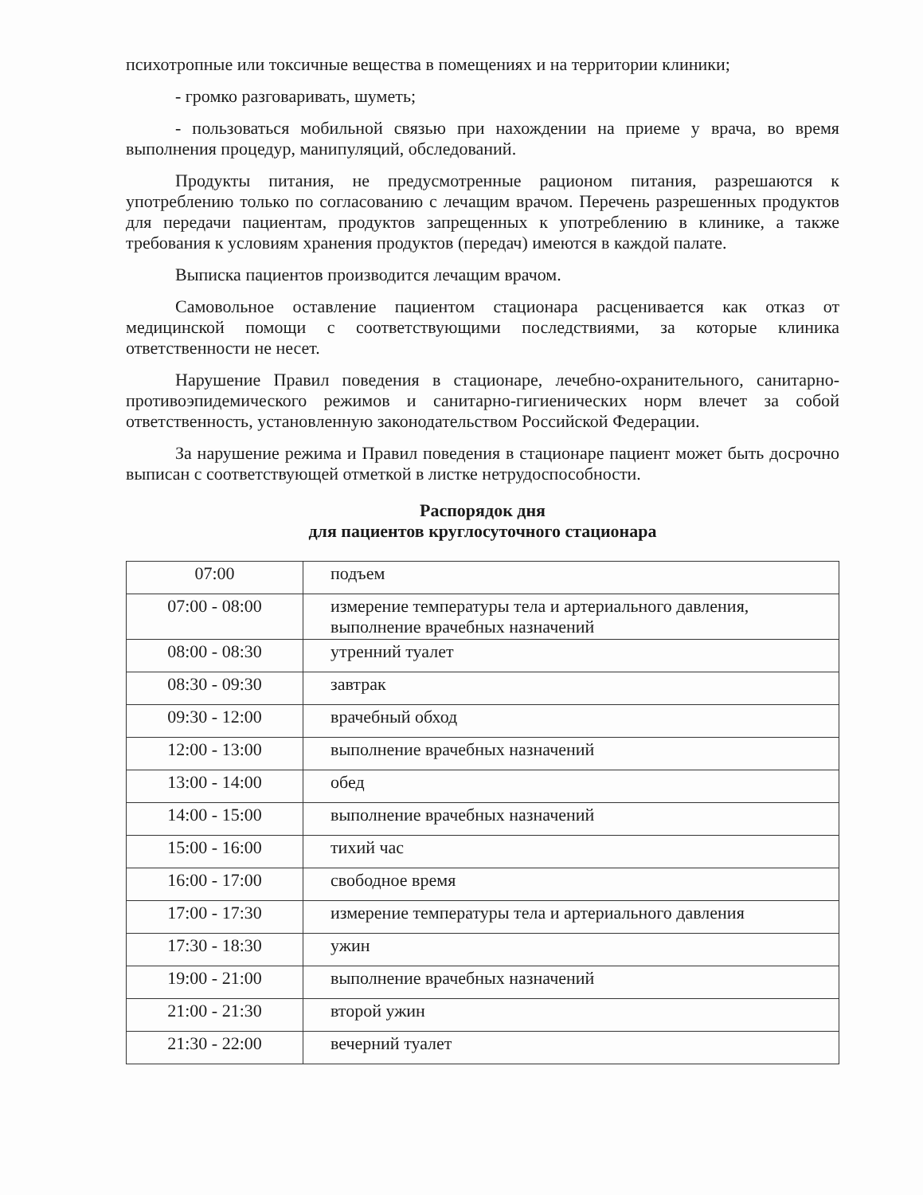психотропные или токсичные вещества в помещениях и на территории клиники;
- громко разговаривать, шуметь;
- пользоваться мобильной связью при нахождении на приеме у врача, во время выполнения процедур, манипуляций, обследований.
Продукты питания, не предусмотренные рационом питания, разрешаются к употреблению только по согласованию с лечащим врачом. Перечень разрешенных продуктов для передачи пациентам, продуктов запрещенных к употреблению в клинике, а также требования к условиям хранения продуктов (передач) имеются в каждой палате.
Выписка пациентов производится лечащим врачом.
Самовольное оставление пациентом стационара расценивается как отказ от медицинской помощи с соответствующими последствиями, за которые клиника ответственности не несет.
Нарушение Правил поведения в стационаре, лечебно-охранительного, санитарно-противоэпидемического режимов и санитарно-гигиенических норм влечет за собой ответственность, установленную законодательством Российской Федерации.
За нарушение режима и Правил поведения в стационаре пациент может быть досрочно выписан с соответствующей отметкой в листке нетрудоспособности.
Распорядок дня
для пациентов круглосуточного стационара
| 07:00 | подъем |
| 07:00 - 08:00 | измерение температуры тела и артериального давления, выполнение врачебных назначений |
| 08:00 - 08:30 | утренний туалет |
| 08:30 - 09:30 | завтрак |
| 09:30 - 12:00 | врачебный обход |
| 12:00 - 13:00 | выполнение врачебных назначений |
| 13:00 - 14:00 | обед |
| 14:00 - 15:00 | выполнение врачебных назначений |
| 15:00 - 16:00 | тихий час |
| 16:00 - 17:00 | свободное время |
| 17:00 - 17:30 | измерение температуры тела и артериального давления |
| 17:30 - 18:30 | ужин |
| 19:00 - 21:00 | выполнение врачебных назначений |
| 21:00 - 21:30 | второй ужин |
| 21:30 - 22:00 | вечерний туалет |